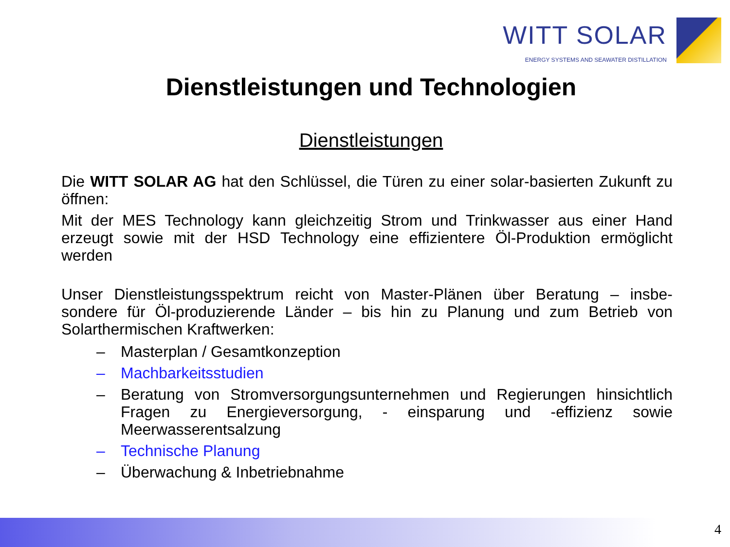WITT SOLAR
ENERGY SYSTEMS AND SEAWATER DISTILLATION
Dienstleistungen und Technologien
Dienstleistungen
Die WITT SOLAR AG hat den Schlüssel, die Türen zu einer solar-basierten Zukunft zu öffnen:
Mit der MES Technology kann gleichzeitig Strom und Trinkwasser aus einer Hand erzeugt sowie mit der HSD Technology eine effizientere Öl-Produktion ermöglicht werden
Unser Dienstleistungsspektrum reicht von Master-Plänen über Beratung – insbe-sondere für Öl-produzierende Länder – bis hin zu Planung und zum Betrieb von Solarthermischen Kraftwerken:
– Masterplan / Gesamtkonzeption
– Machbarkeitsstudien
– Beratung von Stromversorgungsunternehmen und Regierungen hinsichtlich Fragen zu Energieversorgung, - einsparung und -effizienz sowie Meerwasserentsalzung
– Technische Planung
– Überwachung & Inbetriebnahme
4